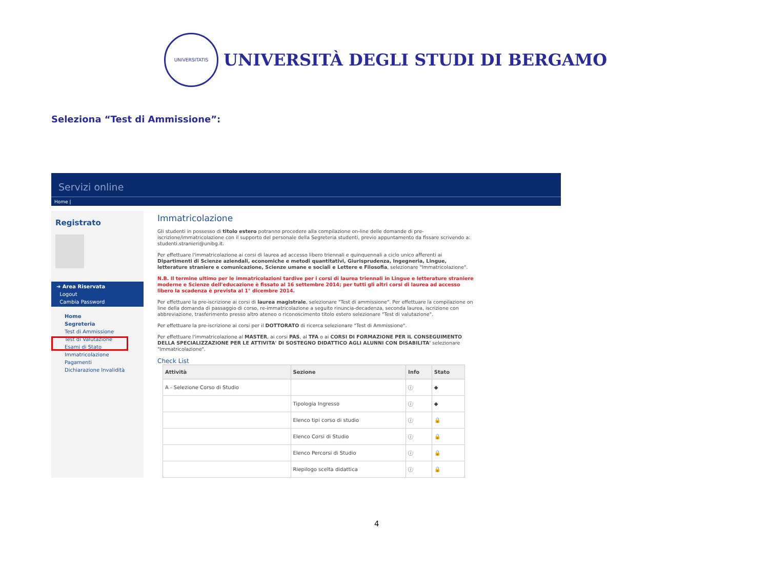UNIVERSITATIS
UNIVERSITÀ DEGLI STUDI DI BERGAMO
Seleziona “Test di Ammissione”:
Servizi online
Home |
Registrato
➔ Area Riservata
Logout
Cambia Password
Home
Segreteria
Test di Ammissione
Test di Valutazione
Esami di Stato
Immatricolazione
Pagamenti
Dichiarazione Invalidità
Immatricolazione
Gli studenti in possesso di titolo estero potranno procedere alla compilazione on-line delle domande di pre-iscrizione/immatricolazione con il supporto del personale della Segreteria studenti, previo appuntamento da fissare scrivendo a: studenti.stranieri@unibg.it.
Per effettuare l'immatricolazione ai corsi di laurea ad accesso libero triennali e quinquennali a ciclo unico afferenti ai Dipartimenti di Scienze aziendali, economiche e metodi quantitativi, Giurisprudenza, Ingegneria, Lingue, letterature straniere e comunicazione, Scienze umane e sociali e Lettere e Filosofia, selezionare "Immatricolazione".
N.B. Il termine ultimo per le immatricolazioni tardive per i corsi di laurea triennali in Lingue e letterature straniere moderne e Scienze dell'educazione è fissato al 16 settembre 2014; per tutti gli altri corsi di laurea ad accesso libero la scadenza è prevista al 1° dicembre 2014.
Per effettuare la pre-iscrizione ai corsi di laurea magistrale, selezionare "Test di ammissione". Per effettuare la compilazione on line della domanda di passaggio di corso, re-immatricolazione a seguito rinuncia-decadenza, seconda laurea, iscrizione con abbreviazione, trasferimento presso altro ateneo o riconoscimento titolo estero selezionare "Test di valutazione".
Per effettuare la pre-iscrizione ai corsi per il DOTTORATO di ricerca selezionare "Test di Ammissione".
Per effettuare l'immatricolazione al MASTER, ai corsi PAS, al TFA o ai CORSI DI FORMAZIONE PER IL CONSEGUIMENTO DELLA SPECIALIZZAZIONE PER LE ATTIVITA' DI SOSTEGNO DIDATTICO AGLI ALUNNI CON DISABILITA' selezionare "Immatricolazione".
Check List
| Attività | Sezione | Info | Stato |
| --- | --- | --- | --- |
| A - Selezione Corso di Studio | | ⓘ | ◆ |
| | Tipologia Ingresso | ⓘ | ◆ |
| | Elenco tipi corso di studio | ⓘ | 🔒 |
| | Elenco Corsi di Studio | ⓘ | 🔒 |
| | Elenco Percorsi di Studio | ⓘ | 🔒 |
| | Riepilogo scelta didattica | ⓘ | 🔒 |
4